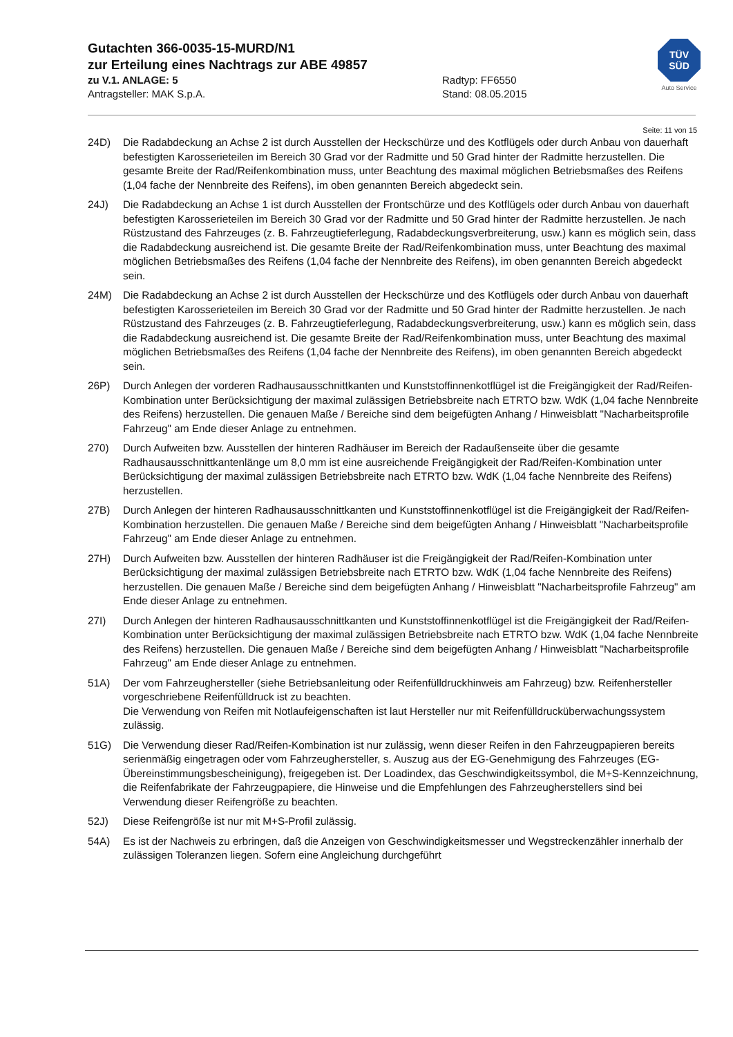Gutachten 366-0035-15-MURD/N1
zur Erteilung eines Nachtrags zur ABE 49857
zu V.1. ANLAGE: 5 Radtyp: FF6550
Antragsteller: MAK S.p.A. Stand: 08.05.2015
TÜV
SÜD
Auto Service
Seite: 11 von 15
24D) Die Radabdeckung an Achse 2 ist durch Ausstellen der Heckschürze und des Kotflügels oder durch Anbau von dauerhaft befestigten Karosserieteilen im Bereich 30 Grad vor der Radmitte und 50 Grad hinter der Radmitte herzustellen. Die gesamte Breite der Rad/Reifenkombination muss, unter Beachtung des maximal möglichen Betriebsmaßes des Reifens (1,04 fache der Nennbreite des Reifens), im oben genannten Bereich abgedeckt sein.
24J) Die Radabdeckung an Achse 1 ist durch Ausstellen der Frontschürze und des Kotflügels oder durch Anbau von dauerhaft befestigten Karosserieteilen im Bereich 30 Grad vor der Radmitte und 50 Grad hinter der Radmitte herzustellen. Je nach Rüstzustand des Fahrzeuges (z. B. Fahrzeugtieferlegung, Radabdeckungsverbreiterung, usw.) kann es möglich sein, dass die Radabdeckung ausreichend ist. Die gesamte Breite der Rad/Reifenkombination muss, unter Beachtung des maximal möglichen Betriebsmaßes des Reifens (1,04 fache der Nennbreite des Reifens), im oben genannten Bereich abgedeckt sein.
24M) Die Radabdeckung an Achse 2 ist durch Ausstellen der Heckschürze und des Kotflügels oder durch Anbau von dauerhaft befestigten Karosserieteilen im Bereich 30 Grad vor der Radmitte und 50 Grad hinter der Radmitte herzustellen. Je nach Rüstzustand des Fahrzeuges (z. B. Fahrzeugtieferlegung, Radabdeckungsverbreiterung, usw.) kann es möglich sein, dass die Radabdeckung ausreichend ist. Die gesamte Breite der Rad/Reifenkombination muss, unter Beachtung des maximal möglichen Betriebsmaßes des Reifens (1,04 fache der Nennbreite des Reifens), im oben genannten Bereich abgedeckt sein.
26P) Durch Anlegen der vorderen Radhausausschnittkanten und Kunststoffinnenkotflügel ist die Freigängigkeit der Rad/Reifen-Kombination unter Berücksichtigung der maximal zulässigen Betriebsbreite nach ETRTO bzw. WdK (1,04 fache Nennbreite des Reifens) herzustellen. Die genauen Maße / Bereiche sind dem beigefügten Anhang / Hinweisblatt "Nacharbeitsprofile Fahrzeug" am Ende dieser Anlage zu entnehmen.
270) Durch Aufweiten bzw. Ausstellen der hinteren Radhäuser im Bereich der Radaußenseite über die gesamte Radhausausschnittkantenlänge um 8,0 mm ist eine ausreichende Freigängigkeit der Rad/Reifen-Kombination unter Berücksichtigung der maximal zulässigen Betriebsbreite nach ETRTO bzw. WdK (1,04 fache Nennbreite des Reifens) herzustellen.
27B) Durch Anlegen der hinteren Radhausausschnittkanten und Kunststoffinnenkotflügel ist die Freigängigkeit der Rad/Reifen-Kombination herzustellen. Die genauen Maße / Bereiche sind dem beigefügten Anhang / Hinweisblatt "Nacharbeitsprofile Fahrzeug" am Ende dieser Anlage zu entnehmen.
27H) Durch Aufweiten bzw. Ausstellen der hinteren Radhäuser ist die Freigängigkeit der Rad/Reifen-Kombination unter Berücksichtigung der maximal zulässigen Betriebsbreite nach ETRTO bzw. WdK (1,04 fache Nennbreite des Reifens) herzustellen. Die genauen Maße / Bereiche sind dem beigefügten Anhang / Hinweisblatt "Nacharbeitsprofile Fahrzeug" am Ende dieser Anlage zu entnehmen.
27I) Durch Anlegen der hinteren Radhausausschnittkanten und Kunststoffinnenkotflügel ist die Freigängigkeit der Rad/Reifen-Kombination unter Berücksichtigung der maximal zulässigen Betriebsbreite nach ETRTO bzw. WdK (1,04 fache Nennbreite des Reifens) herzustellen. Die genauen Maße / Bereiche sind dem beigefügten Anhang / Hinweisblatt "Nacharbeitsprofile Fahrzeug" am Ende dieser Anlage zu entnehmen.
51A) Der vom Fahrzeughersteller (siehe Betriebsanleitung oder Reifenfülldruckhinweis am Fahrzeug) bzw. Reifenhersteller vorgeschriebene Reifenfülldruck ist zu beachten.
Die Verwendung von Reifen mit Notlaufeigenschaften ist laut Hersteller nur mit Reifenfülldrucküberwachungssystem zulässig.
51G) Die Verwendung dieser Rad/Reifen-Kombination ist nur zulässig, wenn dieser Reifen in den Fahrzeugpapieren bereits serienmäßig eingetragen oder vom Fahrzeughersteller, s. Auszug aus der EG-Genehmigung des Fahrzeuges (EG-Übereinstimmungsbescheinigung), freigegeben ist. Der Loadindex, das Geschwindigkeitssymbol, die M+S-Kennzeichnung, die Reifenfabrikate der Fahrzeugpapiere, die Hinweise und die Empfehlungen des Fahrzeugherstellers sind bei Verwendung dieser Reifengröße zu beachten.
52J) Diese Reifengröße ist nur mit M+S-Profil zulässig.
54A) Es ist der Nachweis zu erbringen, daß die Anzeigen von Geschwindigkeitsmesser und Wegstreckenzähler innerhalb der zulässigen Toleranzen liegen. Sofern eine Angleichung durchgeführt